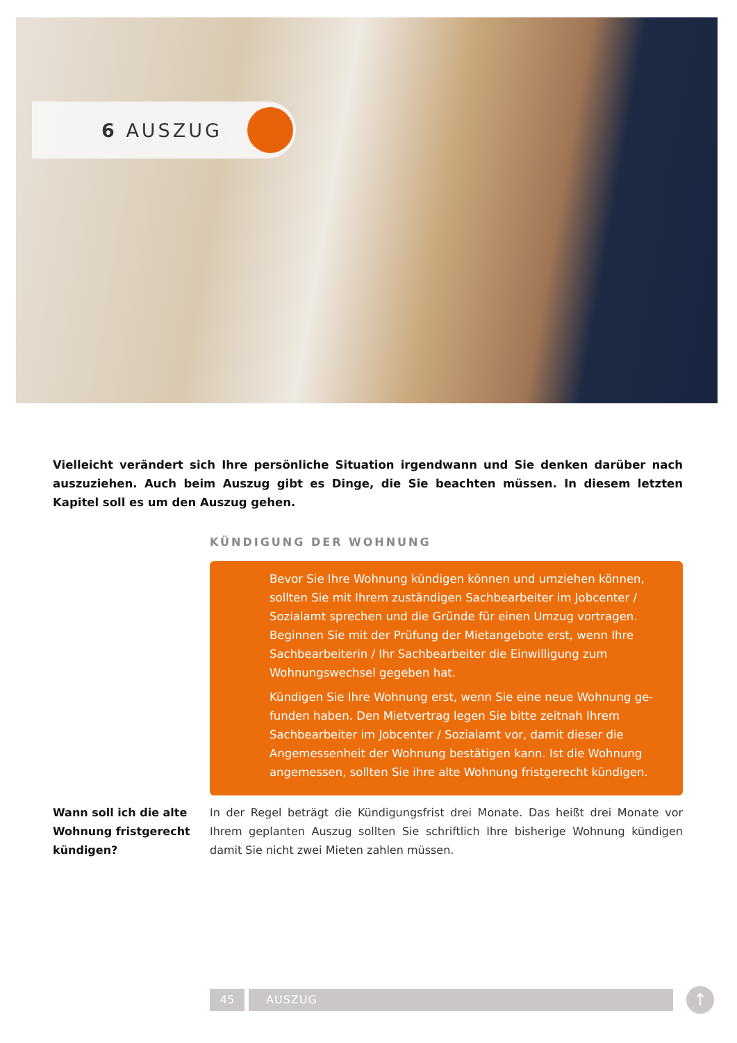6 AUSZUG
Vielleicht verändert sich Ihre persönliche Situation irgendwann und Sie denken darüber nach auszuziehen. Auch beim Auszug gibt es Dinge, die Sie beachten müssen. In diesem letzten Kapitel soll es um den Auszug gehen.
KÜNDIGUNG DER WOHNUNG
Bevor Sie Ihre Wohnung kündigen können und umziehen können, sollten Sie mit Ihrem zuständigen Sachbearbeiter im Jobcenter / Sozialamt sprechen und die Gründe für einen Umzug vortragen. Beginnen Sie mit der Prüfung der Mietangebote erst, wenn Ihre Sach­bearbeiterin / Ihr Sachbearbeiter die Einwilligung zum Wohnungs­wechsel gegeben hat.
Kündigen Sie Ihre Wohnung erst, wenn Sie eine neue Wohnung ge­funden haben. Den Mietvertrag legen Sie bitte zeitnah Ihrem Sachbe­arbeiter im Jobcenter / Sozialamt vor, damit dieser die Angemessenheit der Wohnung bestätigen kann. Ist die Wohnung angemessen, sollten Sie ihre alte Wohnung fristgerecht kündigen.
Wann soll ich die alte Wohnung fristgerecht kündigen?
In der Regel beträgt die Kündigungsfrist drei Monate. Das heißt drei Monate vor Ihrem geplanten Auszug sollten Sie schriftlich Ihre bisherige Wohnung kündigen damit Sie nicht zwei Mieten zahlen müssen.
45 AUSZUG ↑